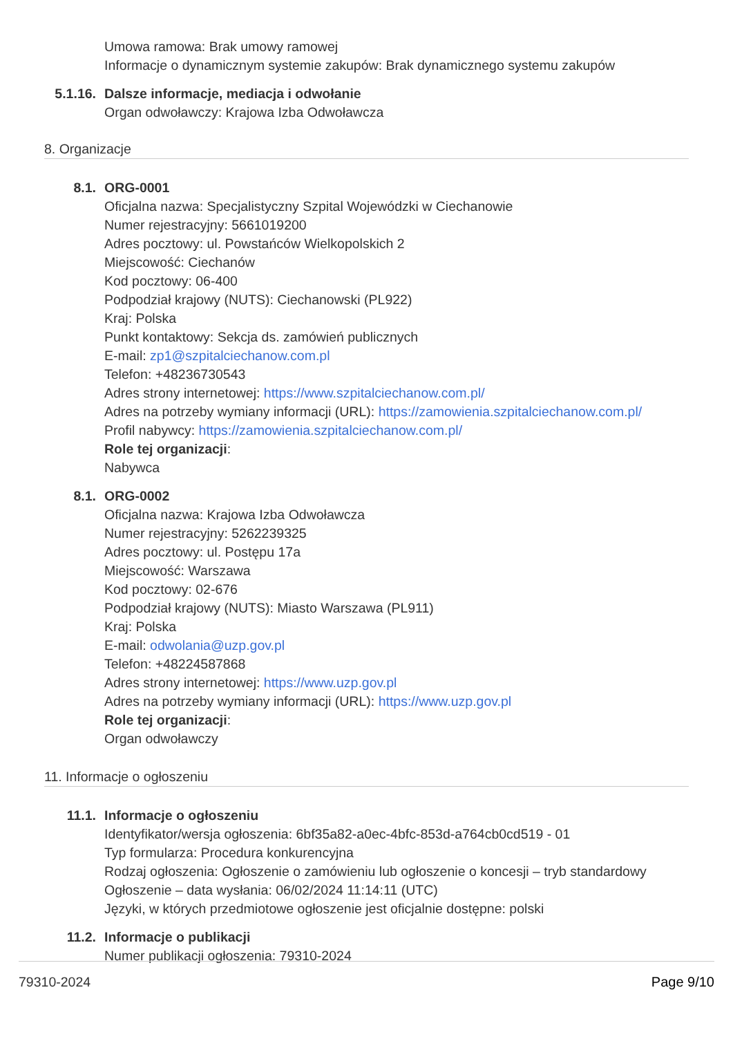Umowa ramowa: Brak umowy ramowej
Informacje o dynamicznym systemie zakupów: Brak dynamicznego systemu zakupów
5.1.16. Dalsze informacje, mediacja i odwołanie
Organ odwoławczy: Krajowa Izba Odwoławcza
8. Organizacje
8.1. ORG-0001
Oficjalna nazwa: Specjalistyczny Szpital Wojewódzki w Ciechanowie
Numer rejestracyjny: 5661019200
Adres pocztowy: ul. Powstańców Wielkopolskich 2
Miejscowość: Ciechanów
Kod pocztowy: 06-400
Podpodział krajowy (NUTS): Ciechanowski (PL922)
Kraj: Polska
Punkt kontaktowy: Sekcja ds. zamówień publicznych
E-mail: zp1@szpitalciechanow.com.pl
Telefon: +48236730543
Adres strony internetowej: https://www.szpitalciechanow.com.pl/
Adres na potrzeby wymiany informacji (URL): https://zamowienia.szpitalciechanow.com.pl/
Profil nabywcy: https://zamowienia.szpitalciechanow.com.pl/
Role tej organizacji:
Nabywca
8.1. ORG-0002
Oficjalna nazwa: Krajowa Izba Odwoławcza
Numer rejestracyjny: 5262239325
Adres pocztowy: ul. Postępu 17a
Miejscowość: Warszawa
Kod pocztowy: 02-676
Podpodział krajowy (NUTS): Miasto Warszawa (PL911)
Kraj: Polska
E-mail: odwolania@uzp.gov.pl
Telefon: +48224587868
Adres strony internetowej: https://www.uzp.gov.pl
Adres na potrzeby wymiany informacji (URL): https://www.uzp.gov.pl
Role tej organizacji:
Organ odwoławczy
11. Informacje o ogłoszeniu
11.1. Informacje o ogłoszeniu
Identyfikator/wersja ogłoszenia: 6bf35a82-a0ec-4bfc-853d-a764cb0cd519 - 01
Typ formularza: Procedura konkurencyjna
Rodzaj ogłoszenia: Ogłoszenie o zamówieniu lub ogłoszenie o koncesji – tryb standardowy
Ogłoszenie – data wysłania: 06/02/2024 11:14:11 (UTC)
Języki, w których przedmiotowe ogłoszenie jest oficjalnie dostępne: polski
11.2. Informacje o publikacji
Numer publikacji ogłoszenia: 79310-2024
79310-2024 Page 9/10